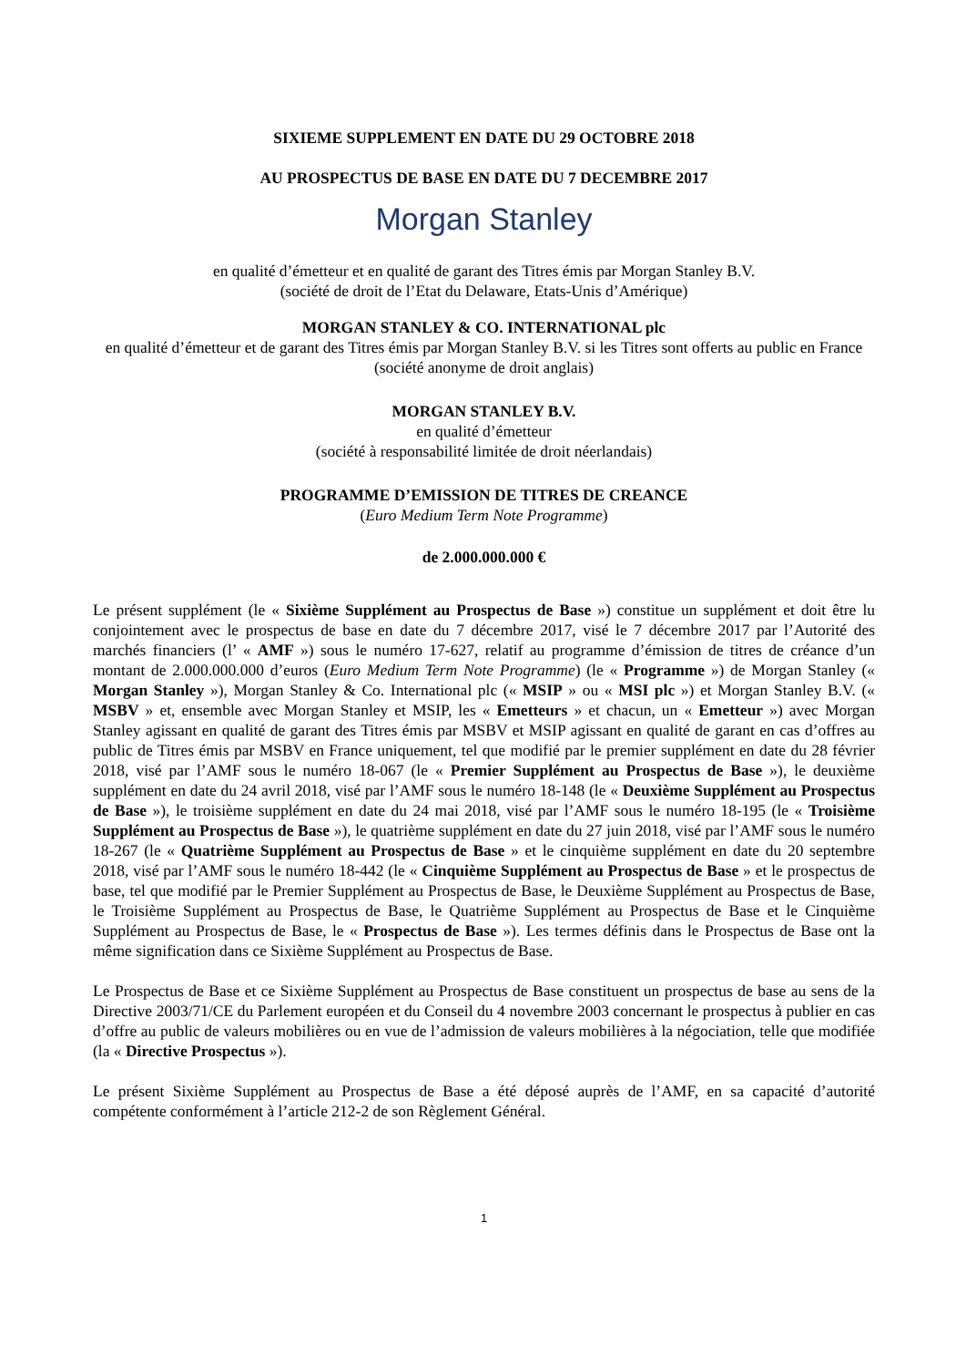SIXIEME SUPPLEMENT EN DATE DU 29 OCTOBRE 2018
AU PROSPECTUS DE BASE EN DATE DU 7 DECEMBRE 2017
Morgan Stanley
en qualité d’émetteur et en qualité de garant des Titres émis par Morgan Stanley B.V.
(société de droit de l’Etat du Delaware, Etats-Unis d’Amérique)
MORGAN STANLEY & CO. INTERNATIONAL plc
en qualité d’émetteur et de garant des Titres émis par Morgan Stanley B.V. si les Titres sont offerts au public en France
(société anonyme de droit anglais)
MORGAN STANLEY B.V.
en qualité d’émetteur
(société à responsabilité limitée de droit néerlandais)
PROGRAMME D’EMISSION DE TITRES DE CREANCE
(Euro Medium Term Note Programme)
de 2.000.000.000 €
Le présent supplément (le « Sixième Supplément au Prospectus de Base ») constitue un supplément et doit être lu conjointement avec le prospectus de base en date du 7 décembre 2017, visé le 7 décembre 2017 par l’Autorité des marchés financiers (l’ « AMF ») sous le numéro 17-627, relatif au programme d’émission de titres de créance d’un montant de 2.000.000.000 d’euros (Euro Medium Term Note Programme) (le « Programme ») de Morgan Stanley (« Morgan Stanley »), Morgan Stanley & Co. International plc (« MSIP » ou « MSI plc ») et Morgan Stanley B.V. (« MSBV » et, ensemble avec Morgan Stanley et MSIP, les « Emetteurs » et chacun, un « Emetteur ») avec Morgan Stanley agissant en qualité de garant des Titres émis par MSBV et MSIP agissant en qualité de garant en cas d’offres au public de Titres émis par MSBV en France uniquement, tel que modifié par le premier supplément en date du 28 février 2018, visé par l’AMF sous le numéro 18-067 (le « Premier Supplément au Prospectus de Base »), le deuxième supplément en date du 24 avril 2018, visé par l’AMF sous le numéro 18-148 (le « Deuxième Supplément au Prospectus de Base »), le troisième supplément en date du 24 mai 2018, visé par l’AMF sous le numéro 18-195 (le « Troisième Supplément au Prospectus de Base »), le quatrième supplément en date du 27 juin 2018, visé par l’AMF sous le numéro 18-267 (le « Quatrième Supplément au Prospectus de Base » et le cinquième supplément en date du 20 septembre 2018, visé par l’AMF sous le numéro 18-442 (le « Cinquième Supplément au Prospectus de Base » et le prospectus de base, tel que modifié par le Premier Supplément au Prospectus de Base, le Deuxième Supplément au Prospectus de Base, le Troisième Supplément au Prospectus de Base, le Quatrième Supplément au Prospectus de Base et le Cinquième Supplément au Prospectus de Base, le « Prospectus de Base »). Les termes définis dans le Prospectus de Base ont la même signification dans ce Sixième Supplément au Prospectus de Base.
Le Prospectus de Base et ce Sixième Supplément au Prospectus de Base constituent un prospectus de base au sens de la Directive 2003/71/CE du Parlement européen et du Conseil du 4 novembre 2003 concernant le prospectus à publier en cas d’offre au public de valeurs mobilières ou en vue de l’admission de valeurs mobilières à la négociation, telle que modifiée (la « Directive Prospectus »).
Le présent Sixième Supplément au Prospectus de Base a été déposé auprès de l’AMF, en sa capacité d’autorité compétente conformément à l’article 212-2 de son Règlement Général.
1